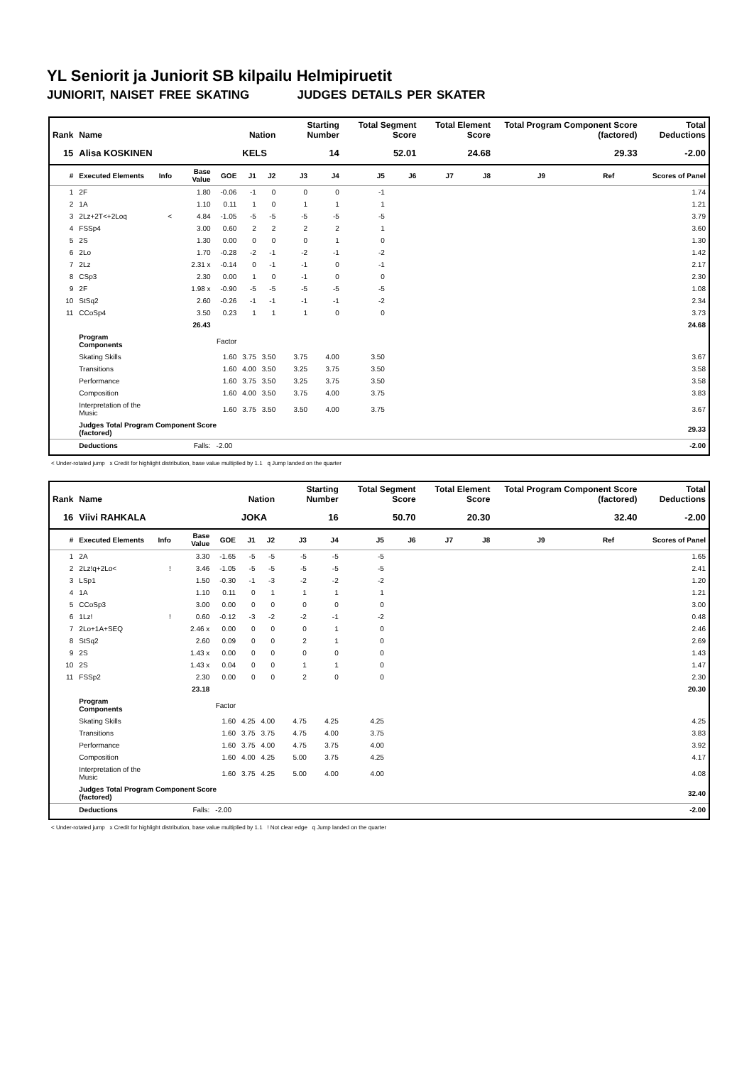YL Seniorit ja Juniorit SB kilpailu Helmipiruetit
JUNIORIT, NAISET FREE SKATING JUDGES DETAILS PER SKATER
| Rank | Name | | | | Nation | | Starting Number | | Total Segment Score | | Total Element Score | | Total Program Component Score (factored) | | | Total Deductions |
| --- | --- | --- | --- | --- | --- | --- | --- | --- | --- | --- | --- | --- | --- | --- | --- | --- |
| 15 | Alisa KOSKINEN | | | | KELS | | 14 | | 52.01 | | 24.68 | | 29.33 | | | -2.00 |
| # | Executed Elements | Info | Base Value | GOE | J1 | J2 | J3 | J4 | J5 | J6 | J7 | J8 | J9 | Ref | | Scores of Panel |
| 1 | 2F | | 1.80 | -0.06 | -1 | 0 | 0 | 0 | -1 | | | | | | | 1.74 |
| 2 | 1A | | 1.10 | 0.11 | 1 | 0 | 1 | 1 | 1 | | | | | | | 1.21 |
| 3 | 2Lz+2T<+2Loq | < | 4.84 | -1.05 | -5 | -5 | -5 | -5 | -5 | | | | | | | 3.79 |
| 4 | FSSp4 | | 3.00 | 0.60 | 2 | 2 | 2 | 2 | 1 | | | | | | | 3.60 |
| 5 | 2S | | 1.30 | 0.00 | 0 | 0 | 0 | 1 | 0 | | | | | | | 1.30 |
| 6 | 2Lo | | 1.70 | -0.28 | -2 | -1 | -2 | -1 | -2 | | | | | | | 1.42 |
| 7 | 2Lz | | 2.31 x | -0.14 | 0 | -1 | -1 | 0 | -1 | | | | | | | 2.17 |
| 8 | CSp3 | | 2.30 | 0.00 | 1 | 0 | -1 | 0 | 0 | | | | | | | 2.30 |
| 9 | 2F | | 1.98 x | -0.90 | -5 | -5 | -5 | -5 | -5 | | | | | | | 1.08 |
| 10 | StSq2 | | 2.60 | -0.26 | -1 | -1 | -1 | -1 | -2 | | | | | | | 2.34 |
| 11 | CCoSp4 | | 3.50 | 0.23 | 1 | 1 | 1 | 0 | 0 | | | | | | | 3.73 |
| | | | 26.43 | | | | | | | | | | | | | 24.68 |
| | Program Components | | | Factor | | | | | | | | | | | | |
| | Skating Skills | | | 1.60 | 3.75 | 3.50 | 3.75 | 4.00 | 3.50 | | | | | | | 3.67 |
| | Transitions | | | 1.60 | 4.00 | 3.50 | 3.25 | 3.75 | 3.50 | | | | | | | 3.58 |
| | Performance | | | 1.60 | 3.75 | 3.50 | 3.25 | 3.75 | 3.50 | | | | | | | 3.58 |
| | Composition | | | 1.60 | 4.00 | 3.50 | 3.75 | 4.00 | 3.75 | | | | | | | 3.83 |
| | Interpretation of the Music | | | 1.60 | 3.75 | 3.50 | 3.50 | 4.00 | 3.75 | | | | | | | 3.67 |
| | Judges Total Program Component Score (factored) | | | | | | | | | | | | | | | 29.33 |
| | Deductions | | Falls: | -2.00 | | | | | | | | | | | | -2.00 |
< Under-rotated jump x Credit for highlight distribution, base value multiplied by 1.1 q Jump landed on the quarter
| Rank | Name | | | | Nation | | Starting Number | | Total Segment Score | | Total Element Score | | Total Program Component Score (factored) | | | Total Deductions |
| --- | --- | --- | --- | --- | --- | --- | --- | --- | --- | --- | --- | --- | --- | --- | --- | --- |
| 16 | Viivi RAHKALA | | | | JOKA | | 16 | | 50.70 | | 20.30 | | 32.40 | | | -2.00 |
| # | Executed Elements | Info | Base Value | GOE | J1 | J2 | J3 | J4 | J5 | J6 | J7 | J8 | J9 | Ref | | Scores of Panel |
| 1 | 2A | | 3.30 | -1.65 | -5 | -5 | -5 | -5 | -5 | | | | | | | 1.65 |
| 2 | 2Lz!q+2Lo< | ! | 3.46 | -1.05 | -5 | -5 | -5 | -5 | -5 | | | | | | | 2.41 |
| 3 | LSp1 | | 1.50 | -0.30 | -1 | -3 | -2 | -2 | -2 | | | | | | | 1.20 |
| 4 | 1A | | 1.10 | 0.11 | 0 | 1 | 1 | 1 | 1 | | | | | | | 1.21 |
| 5 | CCoSp3 | | 3.00 | 0.00 | 0 | 0 | 0 | 0 | 0 | | | | | | | 3.00 |
| 6 | 1Lz! | ! | 0.60 | -0.12 | -3 | -2 | -2 | -1 | -2 | | | | | | | 0.48 |
| 7 | 2Lo+1A+SEQ | | 2.46 x | 0.00 | 0 | 0 | 0 | 1 | 0 | | | | | | | 2.46 |
| 8 | StSq2 | | 2.60 | 0.09 | 0 | 0 | 2 | 1 | 0 | | | | | | | 2.69 |
| 9 | 2S | | 1.43 x | 0.00 | 0 | 0 | 0 | 0 | 0 | | | | | | | 1.43 |
| 10 | 2S | | 1.43 x | 0.04 | 0 | 0 | 1 | 1 | 0 | | | | | | | 1.47 |
| 11 | FSSp2 | | 2.30 | 0.00 | 0 | 0 | 2 | 0 | 0 | | | | | | | 2.30 |
| | | | 23.18 | | | | | | | | | | | | | 20.30 |
| | Program Components | | | Factor | | | | | | | | | | | | |
| | Skating Skills | | | 1.60 | 4.25 | 4.00 | 4.75 | 4.25 | 4.25 | | | | | | | 4.25 |
| | Transitions | | | 1.60 | 3.75 | 3.75 | 4.75 | 4.00 | 3.75 | | | | | | | 3.83 |
| | Performance | | | 1.60 | 3.75 | 4.00 | 4.75 | 3.75 | 4.00 | | | | | | | 3.92 |
| | Composition | | | 1.60 | 4.00 | 4.25 | 5.00 | 3.75 | 4.25 | | | | | | | 4.17 |
| | Interpretation of the Music | | | 1.60 | 3.75 | 4.25 | 5.00 | 4.00 | 4.00 | | | | | | | 4.08 |
| | Judges Total Program Component Score (factored) | | | | | | | | | | | | | | | 32.40 |
| | Deductions | | Falls: | -2.00 | | | | | | | | | | | | -2.00 |
< Under-rotated jump x Credit for highlight distribution, base value multiplied by 1.1 ! Not clear edge q Jump landed on the quarter